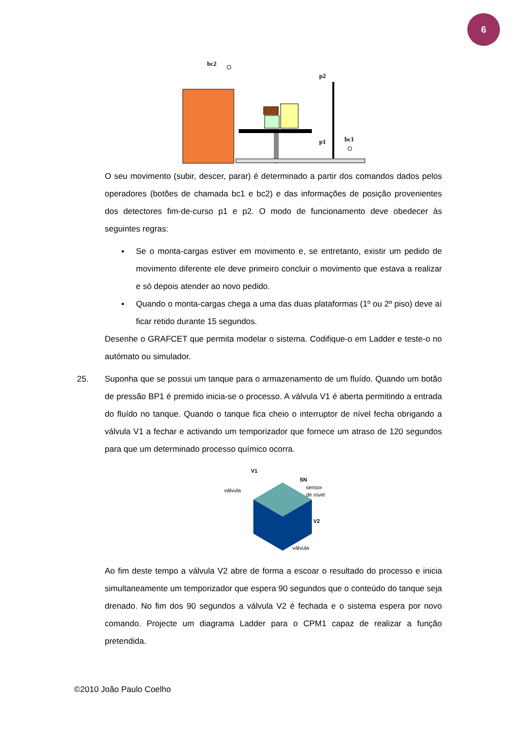6
bc2
p2
p1
bc1
O seu movimento (subir, descer, parar) é determinado a partir dos comandos dados pelos operadores (botões de chamada bc1 e bc2) e das informações de posição provenientes dos detectores fim-de-curso p1 e p2. O modo de funcionamento deve obedecer às seguintes regras:
▪ Se o monta-cargas estiver em movimento e, se entretanto, existir um pedido de movimento diferente ele deve primeiro concluir o movimento que estava a realizar e só depois atender ao novo pedido.
▪ Quando o monta-cargas chega a uma das duas plataformas (1º ou 2º piso) deve aí ficar retido durante 15 segundos.
Desenhe o GRAFCET que permita modelar o sistema. Codifique-o em Ladder e teste-o no autómato ou simulador.
25. Suponha que se possui um tanque para o armazenamento de um fluído. Quando um botão de pressão BP1 é premido inicia-se o processo. A válvula V1 é aberta permitindo a entrada do fluído no tanque. Quando o tanque fica cheio o interruptor de nível fecha obrigando a válvula V1 a fechar e activando um temporizador que fornece um atraso de 120 segundos para que um determinado processo químico ocorra.
V1
válvula
SN
sensor
de nível
V2
válvula
Ao fim deste tempo a válvula V2 abre de forma a escoar o resultado do processo e inicia simultaneamente um temporizador que espera 90 segundos que o conteúdo do tanque seja drenado. No fim dos 90 segundos a válvula V2 é fechada e o sistema espera por novo comando. Projecte um diagrama Ladder para o CPM1 capaz de realizar a função pretendida.
©2010 João Paulo Coelho